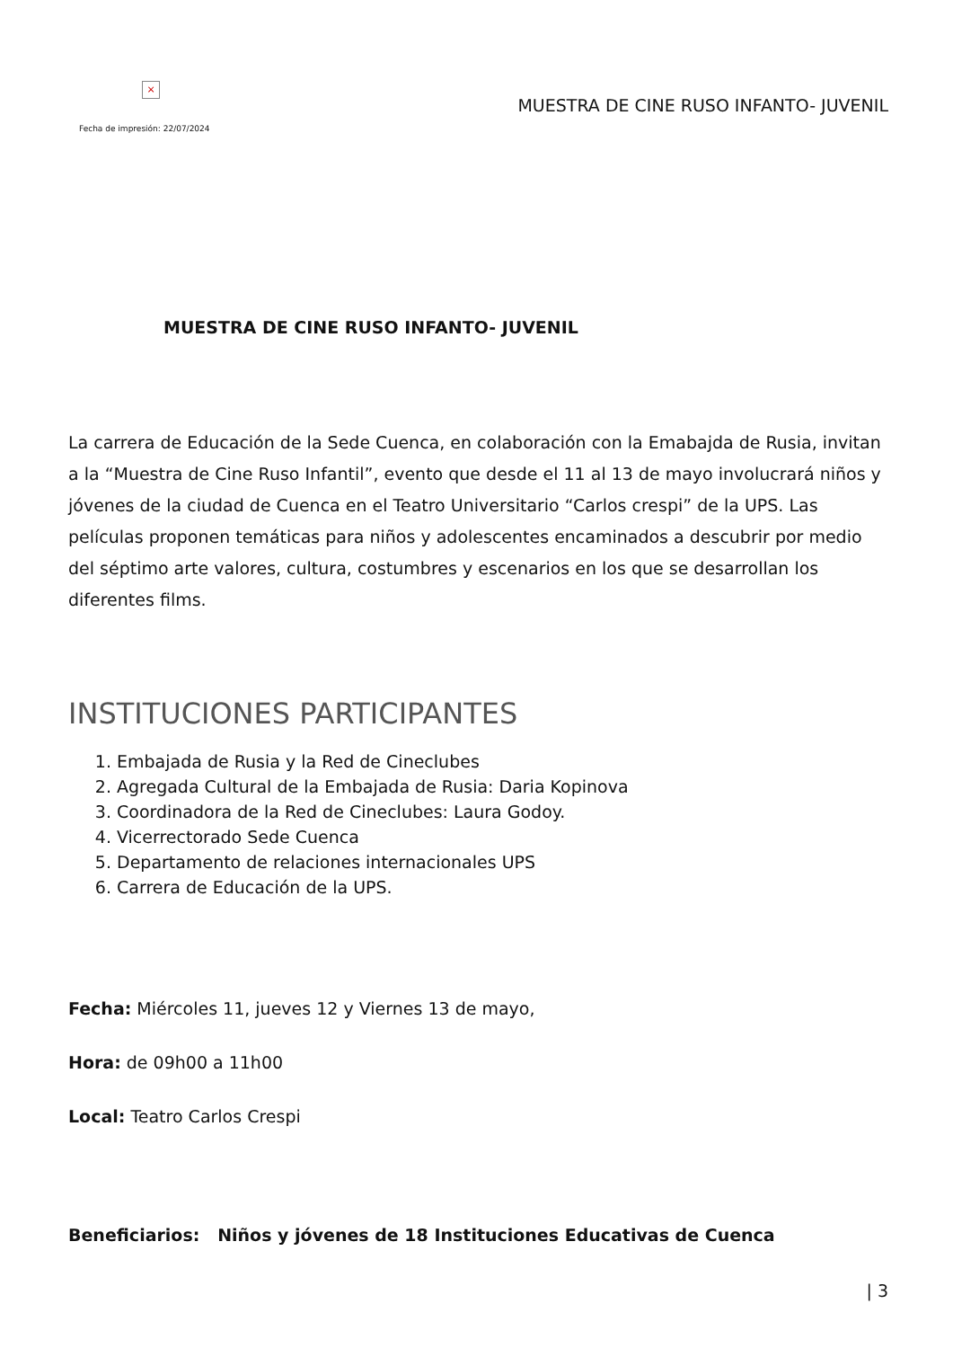×
Fecha de impresión: 22/07/2024
MUESTRA DE CINE RUSO INFANTO- JUVENIL
MUESTRA DE CINE RUSO INFANTO- JUVENIL
La carrera de Educación de la Sede Cuenca, en colaboración con la Emabajda de Rusia, invitan a la “Muestra de Cine Ruso Infantil”, evento que desde el 11 al 13 de mayo involucrará niños y jóvenes de la ciudad de Cuenca en el Teatro Universitario “Carlos crespi” de la UPS. Las películas proponen temáticas para niños y adolescentes encaminados a descubrir por medio del séptimo arte valores, cultura, costumbres y escenarios en los que se desarrollan los diferentes films.
INSTITUCIONES PARTICIPANTES
1. Embajada de Rusia y la Red de Cineclubes
2. Agregada Cultural de la Embajada de Rusia: Daria Kopinova
3. Coordinadora de la Red de Cineclubes: Laura Godoy.
4. Vicerrectorado Sede Cuenca
5. Departamento de relaciones internacionales UPS
6. Carrera de Educación de la UPS.
Fecha: Miércoles 11, jueves 12 y Viernes 13 de mayo,
Hora: de 09h00 a 11h00
Local: Teatro Carlos Crespi
Beneficiarios: Niños y jóvenes de 18 Instituciones Educativas de Cuenca
| 3